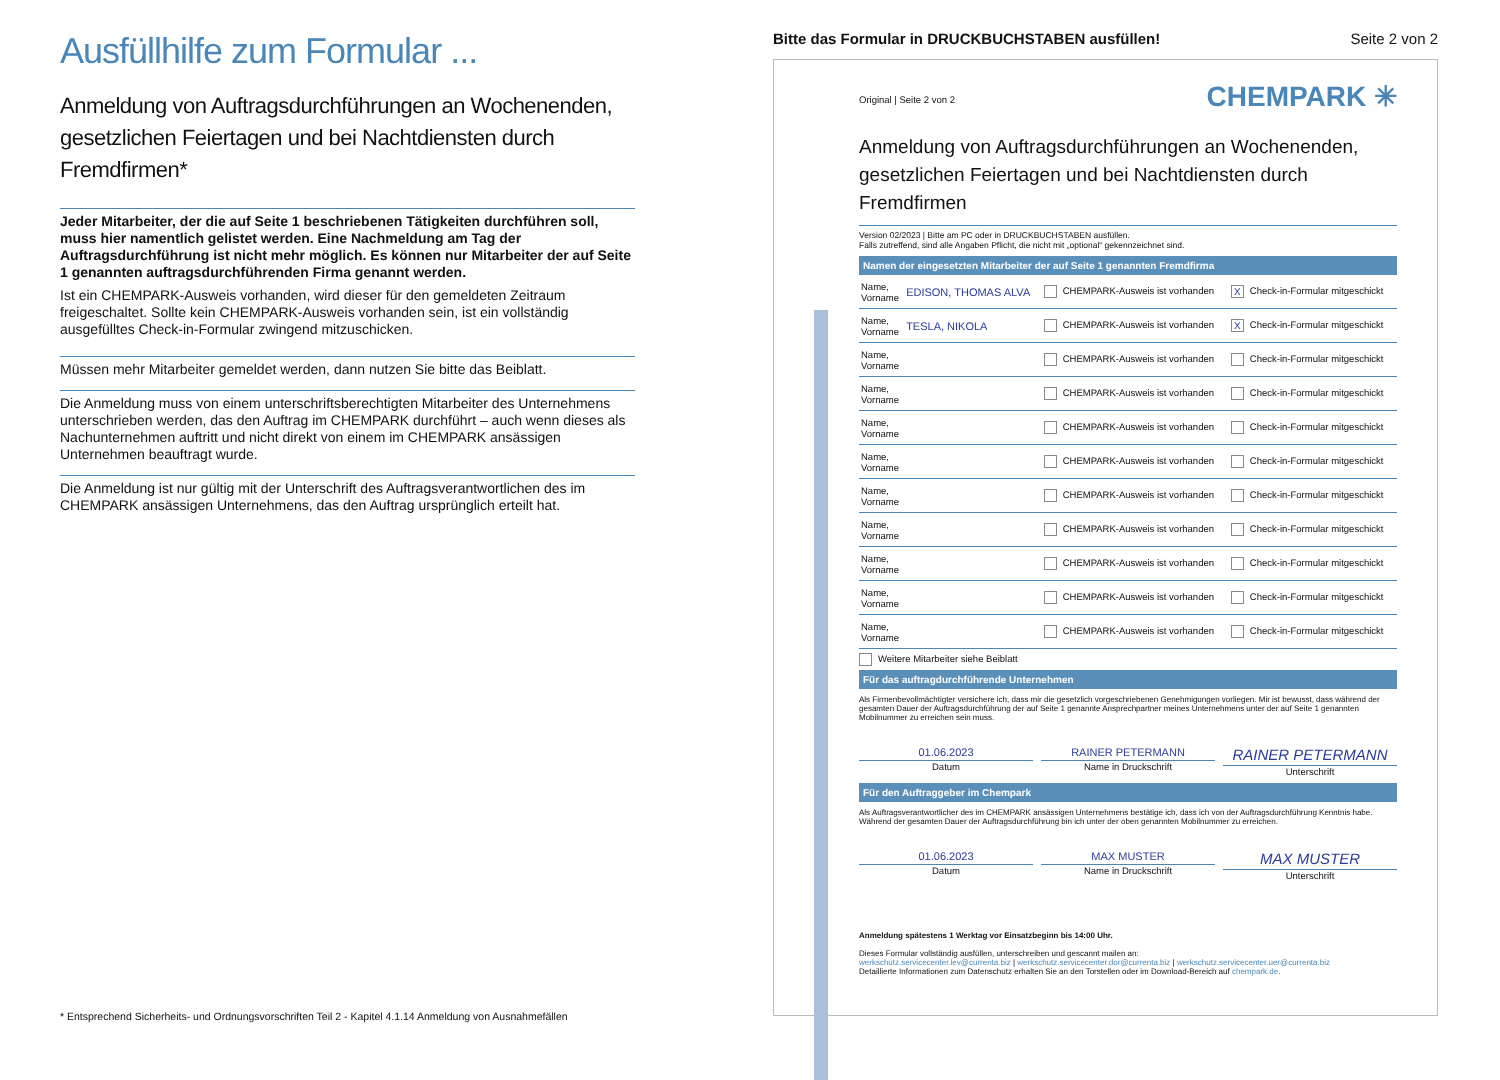Ausfüllhilfe zum Formular ...
Anmeldung von Auftragsdurchführungen an Wochenenden, gesetzlichen Feiertagen und bei Nachtdiensten durch Fremdfirmen*
Jeder Mitarbeiter, der die auf Seite 1 beschriebenen Tätigkeiten durchführen soll, muss hier namentlich gelistet werden. Eine Nachmeldung am Tag der Auftragsdurchführung ist nicht mehr möglich. Es können nur Mitarbeiter der auf Seite 1 genannten auftragsdurchführenden Firma genannt werden.
Ist ein CHEMPARK-Ausweis vorhanden, wird dieser für den gemeldeten Zeitraum freigeschaltet. Sollte kein CHEMPARK-Ausweis vorhanden sein, ist ein vollständig ausgefülltes Check-in-Formular zwingend mitzuschicken.
Müssen mehr Mitarbeiter gemeldet werden, dann nutzen Sie bitte das Beiblatt.
Die Anmeldung muss von einem unterschriftsberechtigten Mitarbeiter des Unternehmens unterschrieben werden, das den Auftrag im CHEMPARK durchführt – auch wenn dieses als Nachunternehmen auftritt und nicht direkt von einem im CHEMPARK ansässigen Unternehmen beauftragt wurde.
Die Anmeldung ist nur gültig mit der Unterschrift des Auftragsverantwortlichen des im CHEMPARK ansässigen Unternehmens, das den Auftrag ursprünglich erteilt hat.
* Entsprechend Sicherheits- und Ordnungsvorschriften Teil 2 - Kapitel 4.1.14 Anmeldung von Ausnahmefällen
Bitte das Formular in DRUCKBUCHSTABEN ausfüllen! Seite 2 von 2
CHEMPARK ✳
Original | Seite 2 von 2
Anmeldung von Auftragsdurchführungen an Wochenenden, gesetzlichen Feiertagen und bei Nachtdiensten durch Fremdfirmen
Version 02/2023 | Bitte am PC oder in DRUCKBUCHSTABEN ausfüllen.
Falls zutreffend, sind alle Angaben Pflicht, die nicht mit „optional“ gekennzeichnet sind.
Namen der eingesetzten Mitarbeiter der auf Seite 1 genannten Fremdfirma
| Name, Vorname | EDISON, THOMAS ALVA | CHEMPARK-Ausweis ist vorhanden | X Check-in-Formular mitgeschickt |
| Name, Vorname | TESLA, NIKOLA | CHEMPARK-Ausweis ist vorhanden | X Check-in-Formular mitgeschickt |
| Name, Vorname | | CHEMPARK-Ausweis ist vorhanden | Check-in-Formular mitgeschickt |
| Name, Vorname | | CHEMPARK-Ausweis ist vorhanden | Check-in-Formular mitgeschickt |
| Name, Vorname | | CHEMPARK-Ausweis ist vorhanden | Check-in-Formular mitgeschickt |
| Name, Vorname | | CHEMPARK-Ausweis ist vorhanden | Check-in-Formular mitgeschickt |
| Name, Vorname | | CHEMPARK-Ausweis ist vorhanden | Check-in-Formular mitgeschickt |
| Name, Vorname | | CHEMPARK-Ausweis ist vorhanden | Check-in-Formular mitgeschickt |
| Name, Vorname | | CHEMPARK-Ausweis ist vorhanden | Check-in-Formular mitgeschickt |
| Name, Vorname | | CHEMPARK-Ausweis ist vorhanden | Check-in-Formular mitgeschickt |
| Name, Vorname | | CHEMPARK-Ausweis ist vorhanden | Check-in-Formular mitgeschickt |
Weitere Mitarbeiter siehe Beiblatt
Für das auftragdurchführende Unternehmen
Als Firmenbevollmächtigter versichere ich, dass mir die gesetzlich vorgeschriebenen Genehmigungen vorliegen. Mir ist bewusst, dass während der gesamten Dauer der Auftragsdurchführung der auf Seite 1 genannte Ansprechpartner meines Unternehmens unter der auf Seite 1 genannten Mobilnummer zu erreichen sein muss.
01.06.2023
Datum
RAINER PETERMANN
Name in Druckschrift
RAINER PETERMANN
Unterschrift
Für den Auftraggeber im Chempark
Als Auftragsverantwortlicher des im CHEMPARK ansässigen Unternehmens bestätige ich, dass ich von der Auftragsdurchführung Kenntnis habe. Während der gesamten Dauer der Auftragsdurchführung bin ich unter der oben genannten Mobilnummer zu erreichen.
01.06.2023
Datum
MAX MUSTER
Name in Druckschrift
MAX MUSTER
Unterschrift
Anmeldung spätestens 1 Werktag vor Einsatzbeginn bis 14:00 Uhr.
Dieses Formular vollständig ausfüllen, unterschreiben und gescannt mailen an:
werkschutz.servicecenter.lev@currenta.biz | werkschutz.servicecenter.dor@currenta.biz | werkschutz.servicecenter.uer@currenta.biz
Detaillierte Informationen zum Datenschutz erhalten Sie an den Torstellen oder im Download-Bereich auf chempark.de.